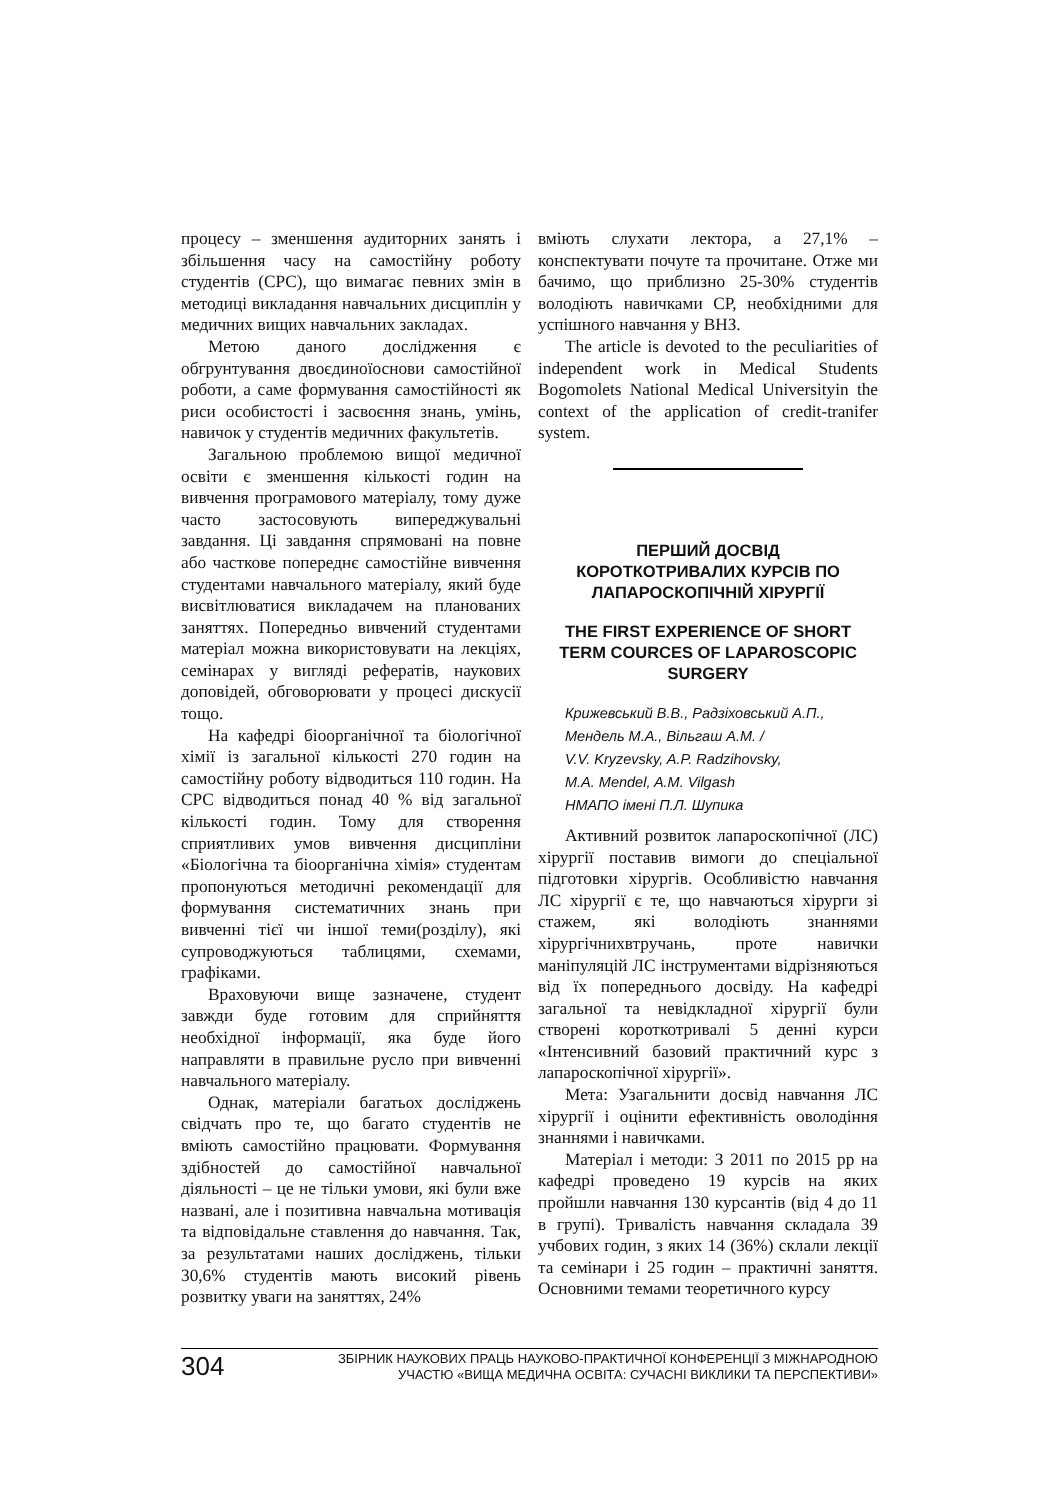процесу – зменшення аудиторних занять і збільшення часу на самостійну роботу студентів (СРС), що вимагає певних змін в методиці викладання навчальних дисциплін у медичних вищих навчальних закладах.
Метою даного дослідження є обгрунтування двоєдиноїоснови самостійної роботи, а саме формування самостійності як риси особистості і засвоєння знань, умінь, навичок у студентів медичних факультетів.
Загальною проблемою вищої медичної освіти є зменшення кількості годин на вивчення програмового матеріалу, тому дуже часто застосовують випереджувальні завдання. Ці завдання спрямовані на повне або часткове попереднє самостійне вивчення студентами навчального матеріалу, який буде висвітлюватися викладачем на планованих заняттях. Попередньо вивчений студентами матеріал можна використовувати на лекціях, семінарах у вигляді рефератів, наукових доповідей, обговорювати у процесі дискусії тощо.
На кафедрі біоорганічної та біологічної хімії із загальної кількості 270 годин на самостійну роботу відводиться 110 годин. На СРС відводиться понад 40 % від загальної кількості годин. Тому для створення сприятливих умов вивчення дисципліни «Біологічна та біоорганічна хімія» студентам пропонуються методичні рекомендації для формування систематичних знань при вивченні тієї чи іншої теми(розділу), які супроводжуються таблицями, схемами, графіками.
Враховуючи вище зазначене, студент завжди буде готовим для сприйняття необхідної інформації, яка буде його направляти в правильне русло при вивченні навчального матеріалу.
Однак, матеріали багатьох досліджень свідчать про те, що багато студентів не вміють самостійно працювати. Формування здібностей до самостійної навчальної діяльності – це не тільки умови, які були вже названі, але і позитивна навчальна мотивація та відповідальне ставлення до навчання. Так, за результатами наших досліджень, тільки 30,6% студентів мають високий рівень розвитку уваги на заняттях, 24%
вміють слухати лектора, а 27,1% – конспектувати почуте та прочитане. Отже ми бачимо, що приблизно 25-30% студентів володіють навичками СР, необхідними для успішного навчання у ВНЗ.
The article is devoted to the peculiarities of independent work in Medical Students Bogomolets National Medical Universityin the context of the application of credit-tranifer system.
ПЕРШИЙ ДОСВІД
КОРОТКОТРИВАЛИХ КУРСІВ ПО
ЛАПАРОСКОПІЧНІЙ ХІРУРГІЇ
THE FIRST EXPERIENCE OF SHORT
TERM COURCES OF LAPAROSCOPIC
SURGERY
Крижевський В.В., Радзіховський А.П.,
Мендель М.А., Вільгаш А.М. /
V.V. Kryzevsky, A.P. Radzihovsky,
M.A. Mendel, A.M. Vilgash
НМАПО імені П.Л. Шупика
Активний розвиток лапароскопічної (ЛС) хірургії поставив вимоги до спеціальної підготовки хірургів. Особливістю навчання ЛС хірургії є те, що навчаються хірурги зі стажем, які володіють знаннями хірургічнихвтручань, проте навички маніпуляцій ЛС інструментами відрізняються від їх попереднього досвіду. На кафедрі загальної та невідкладної хірургії були створені короткотривалі 5 денні курси «Інтенсивний базовий практичний курс з лапароскопічної хірургії».
Мета: Узагальнити досвід навчання ЛС хірургії і оцінити ефективність оволодіння знаннями і навичками.
Матеріал і методи: З 2011 по 2015 рр на кафедрі проведено 19 курсів на яких пройшли навчання 130 курсантів (від 4 до 11 в групі). Тривалість навчання складала 39 учбових годин, з яких 14 (36%) склали лекції та семінари і 25 годин – практичні заняття. Основними темами теоретичного курсу
304
ЗБІРНИК НАУКОВИХ ПРАЦЬ НАУКОВО-ПРАКТИЧНОЇ КОНФЕРЕНЦІЇ З МІЖНАРОДНОЮ
УЧАСТЮ «ВИЩА МЕДИЧНА ОСВІТА: СУЧАСНІ ВИКЛИКИ ТА ПЕРСПЕКТИВИ»